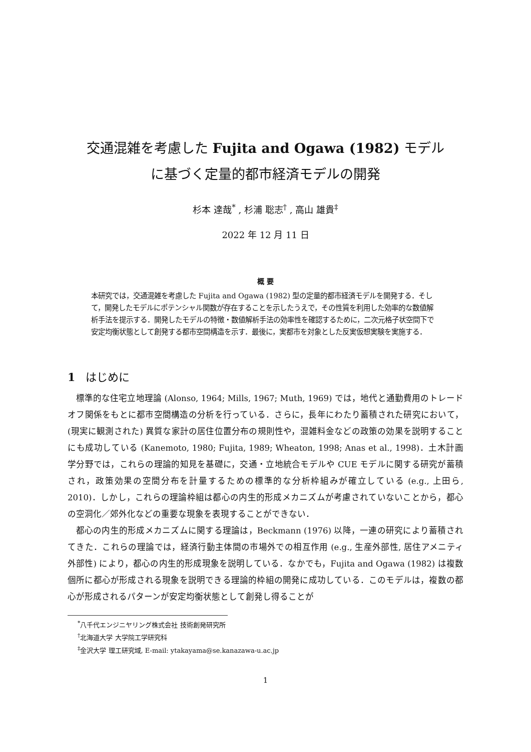交通混雑を考慮した Fujita and Ogawa (1982) モデル
に基づく定量的都市経済モデルの開発
杉本 達哉<sup>*</sup> , 杉浦 聡志<sup>†</sup> , 高山 雄貴<sup>‡</sup>
2022 年 12 月 11 日
概 要
本研究では，交通混雑を考慮した Fujita and Ogawa (1982) 型の定量的都市経済モデルを開発する．そして，開発したモデルにポテンシャル関数が存在することを示したうえで，その性質を利用した効率的な数値解析手法を提示する．開発したモデルの特徴・数値解析手法の効率性を確認するために，二次元格子状空間下で安定均衡状態として創発する都市空間構造を示す．最後に，実都市を対象とした反実仮想実験を実施する．
1 はじめに
標準的な住宅立地理論 (Alonso, 1964; Mills, 1967; Muth, 1969) では，地代と通勤費用のトレードオフ関係をもとに都市空間構造の分析を行っている．さらに，長年にわたり蓄積された研究において，(現実に観測された) 異質な家計の居住位置分布の規則性や，混雑料金などの政策の効果を説明することにも成功している (Kanemoto, 1980; Fujita, 1989; Wheaton, 1998; Anas et al., 1998)．土木計画学分野では，これらの理論的知見を基礎に，交通・立地統合モデルや CUE モデルに関する研究が蓄積され，政策効果の空間分布を計量するための標準的な分析枠組みが確立している (e.g., 上田ら, 2010)．しかし，これらの理論枠組は都心の内生的形成メカニズムが考慮されていないことから，都心の空洞化／郊外化などの重要な現象を表現することができない．
都心の内生的形成メカニズムに関する理論は，Beckmann (1976) 以降，一連の研究により蓄積されてきた．これらの理論では，経済行動主体間の市場外での相互作用 (e.g., 生産外部性, 居住アメニティ外部性) により，都心の内生的形成現象を説明している．なかでも，Fujita and Ogawa (1982) は複数個所に都心が形成される現象を説明できる理論的枠組の開発に成功している．このモデルは，複数の都心が形成されるパターンが安定均衡状態として創発し得ることが
<sup>*</sup> 八千代エンジニヤリング株式会社 技術創発研究所
<sup>†</sup> 北海道大学 大学院工学研究科
<sup>‡</sup> 金沢大学 理工研究域, E-mail: ytakayama@se.kanazawa-u.ac.jp
1